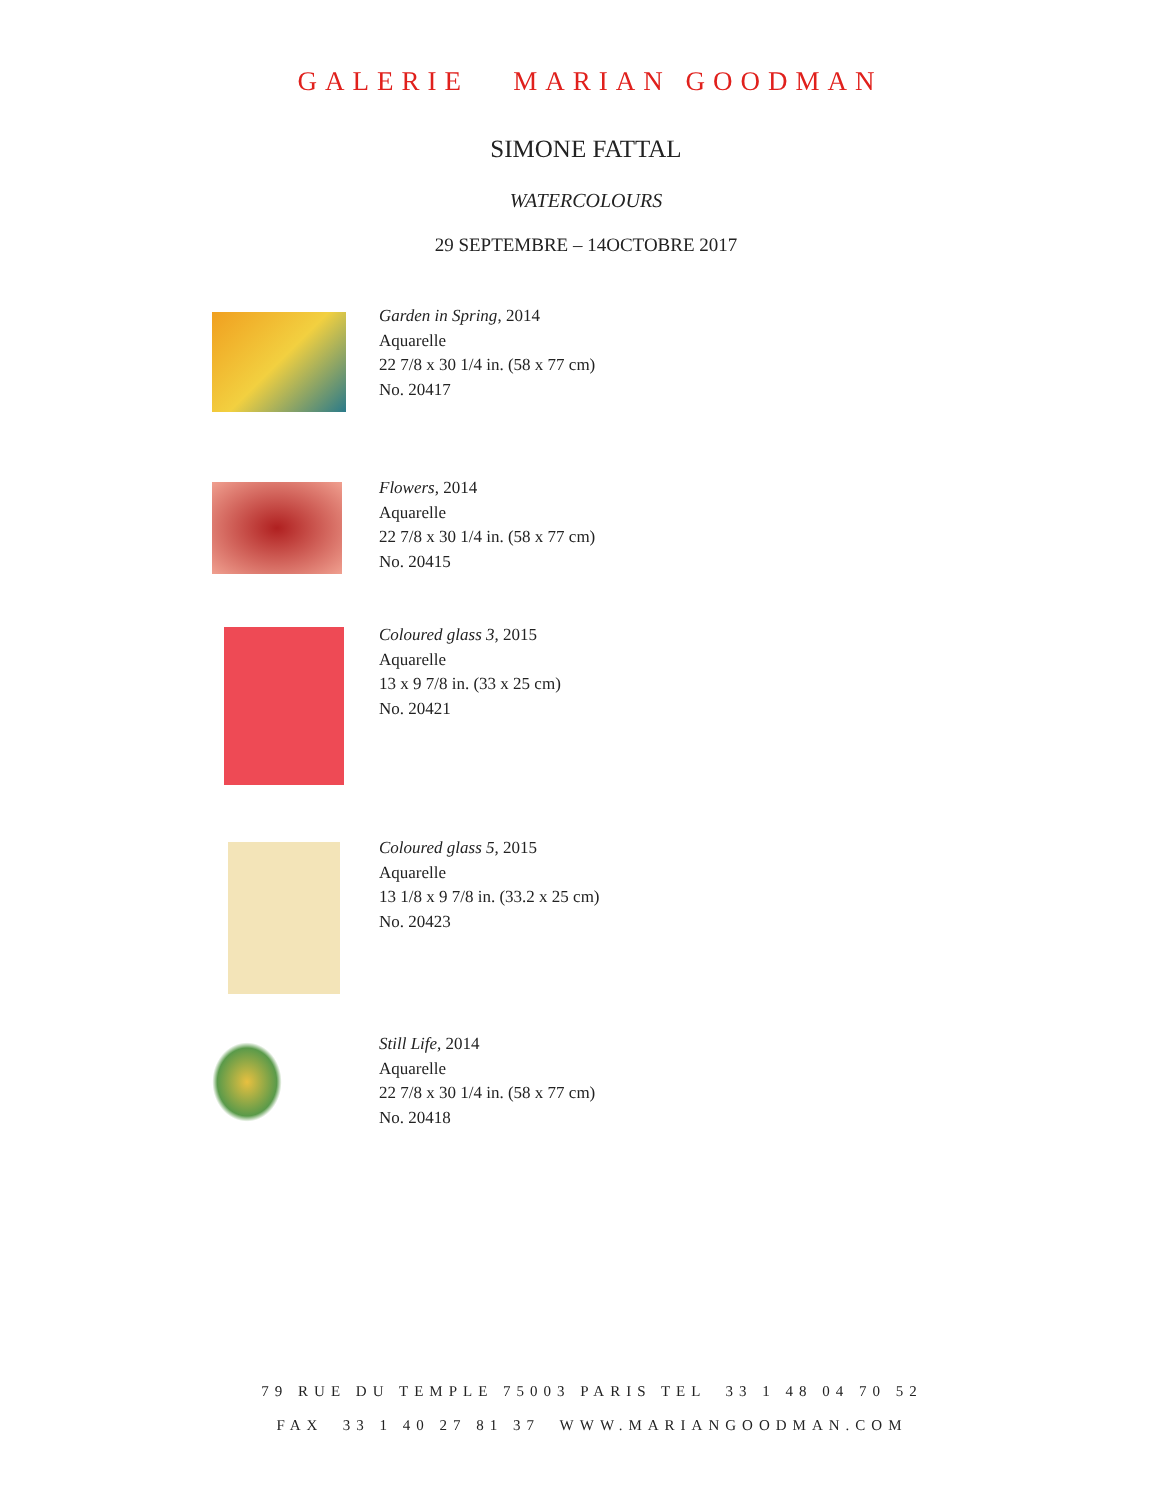GALERIE MARIAN GOODMAN
SIMONE FATTAL
WATERCOLOURS
29 SEPTEMBRE – 14OCTOBRE 2017
Garden in Spring, 2014
Aquarelle
22 7/8 x 30 1/4 in. (58 x 77 cm)
No. 20417
Flowers, 2014
Aquarelle
22 7/8 x 30 1/4 in. (58 x 77 cm)
No. 20415
Coloured glass 3, 2015
Aquarelle
13 x 9 7/8 in. (33 x 25 cm)
No. 20421
Coloured glass 5, 2015
Aquarelle
13 1/8 x 9 7/8 in. (33.2 x 25 cm)
No. 20423
Still Life, 2014
Aquarelle
22 7/8 x 30 1/4 in. (58 x 77 cm)
No. 20418
79 RUE DU TEMPLE 75003 PARIS TEL 33 1 48 04 70 52
FAX 33 1 40 27 81 37 WWW.MARIANGOODMAN.COM